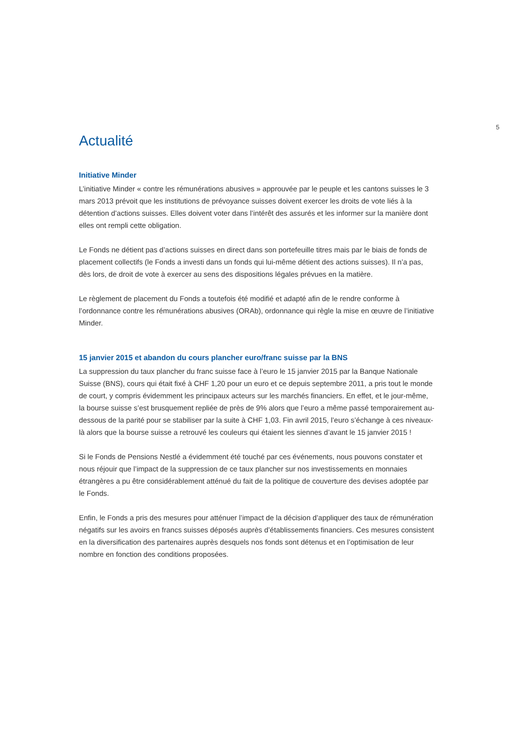5
Actualité
Initiative Minder
L’initiative Minder « contre les rémunérations abusives » approuvée par le peuple et les cantons suisses le 3 mars 2013 prévoit que les institutions de prévoyance suisses doivent exercer les droits de vote liés à la détention d’actions suisses. Elles doivent voter dans l’intérêt des assurés et les informer sur la manière dont elles ont rempli cette obligation.
Le Fonds ne détient pas d’actions suisses en direct dans son portefeuille titres mais par le biais de fonds de placement collectifs (le Fonds a investi dans un fonds qui lui-même détient des actions suisses). Il n’a pas, dès lors, de droit de vote à exercer au sens des dispositions légales prévues en la matière.
Le règlement de placement du Fonds a toutefois été modifié et adapté afin de le rendre conforme à l’ordonnance contre les rémunérations abusives (ORAb), ordonnance qui règle la mise en œuvre de l’initiative Minder.
15 janvier 2015 et abandon du cours plancher euro/franc suisse par la BNS
La suppression du taux plancher du franc suisse face à l’euro le 15 janvier 2015 par la Banque Nationale Suisse (BNS), cours qui était fixé à CHF 1,20 pour un euro et ce depuis septembre 2011, a pris tout le monde de court, y compris évidemment les principaux acteurs sur les marchés financiers. En effet, et le jour-même, la bourse suisse s’est brusquement repliée de près de 9% alors que l’euro a même passé temporairement au-dessous de la parité pour se stabiliser par la suite à CHF 1,03. Fin avril 2015, l’euro s’échange à ces niveaux-là alors que la bourse suisse a retrouvé les couleurs qui étaient les siennes d’avant le 15 janvier 2015 !
Si le Fonds de Pensions Nestlé a évidemment été touché par ces événements, nous pouvons constater et nous réjouir que l’impact de la suppression de ce taux plancher sur nos investissements en monnaies étrangères a pu être considérablement atténué du fait de la politique de couverture des devises adoptée par le Fonds.
Enfin, le Fonds a pris des mesures pour atténuer l’impact de la décision d’appliquer des taux de rémunération négatifs sur les avoirs en francs suisses déposés auprès d’établissements financiers. Ces mesures consistent en la diversification des partenaires auprès desquels nos fonds sont détenus et en l’optimisation de leur nombre en fonction des conditions proposées.